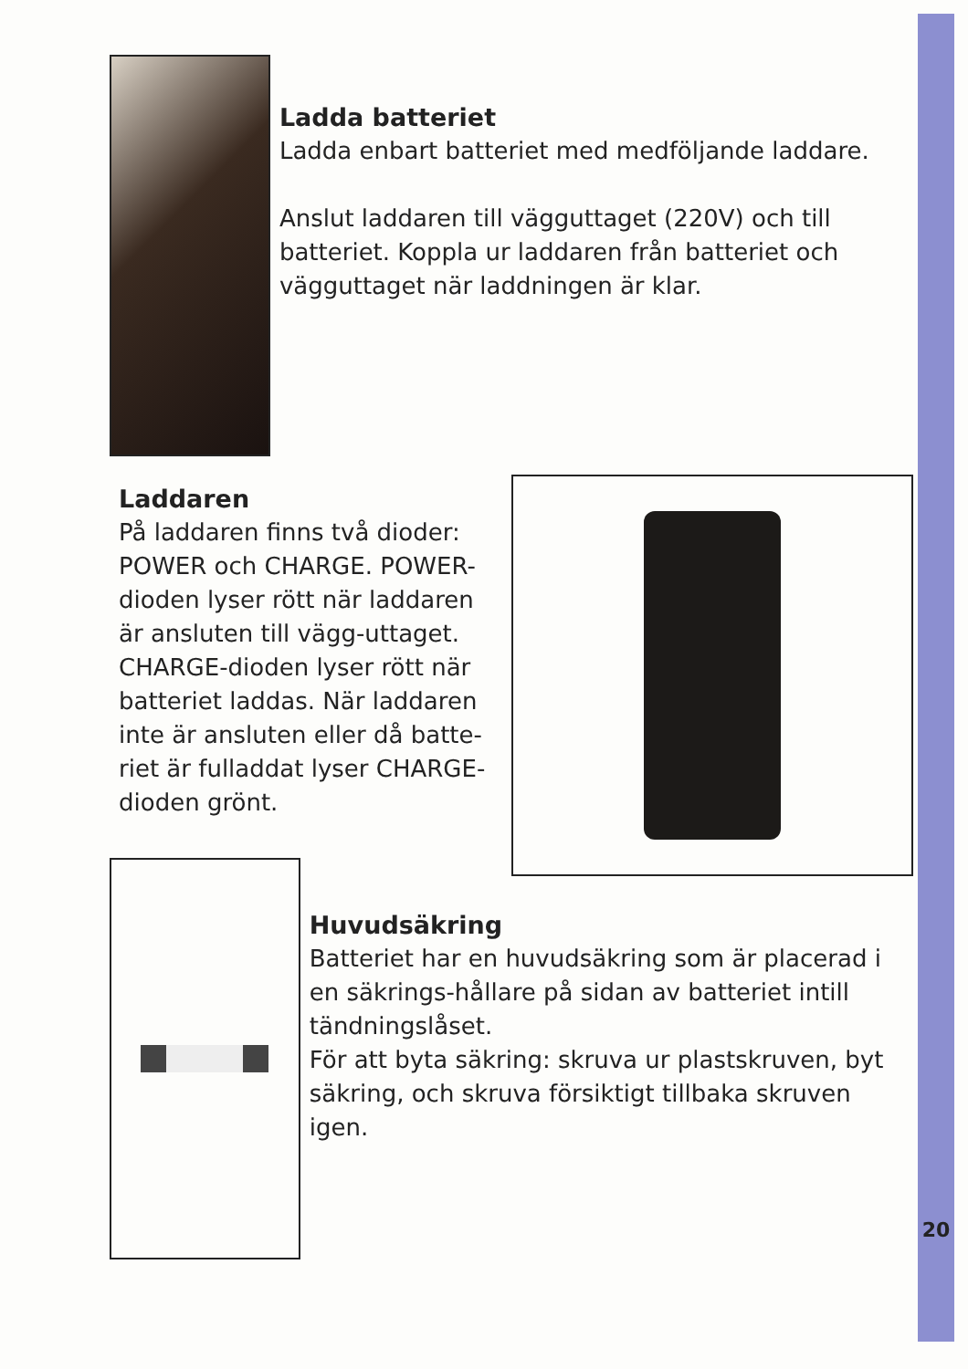Ladda batteriet
Ladda enbart batteriet med medföljande laddare.
Anslut laddaren till vägguttaget (220V) och till batteriet. Koppla ur laddaren från batteriet och vägguttaget när laddningen är klar.
Laddaren
På laddaren finns två dioder: POWER och CHARGE. POWER-dioden lyser rött när laddaren är ansluten till vägg-uttaget. CHARGE-dioden lyser rött när batteriet laddas. När laddaren inte är ansluten eller då batte-riet är fulladdat lyser CHARGE-dioden grönt.
Huvudsäkring
Batteriet har en huvudsäkring som är placerad i en säkrings-hållare på sidan av batteriet intill tändningslåset.
För att byta säkring: skruva ur plastskruven, byt säkring, och skruva försiktigt tillbaka skruven igen.
20